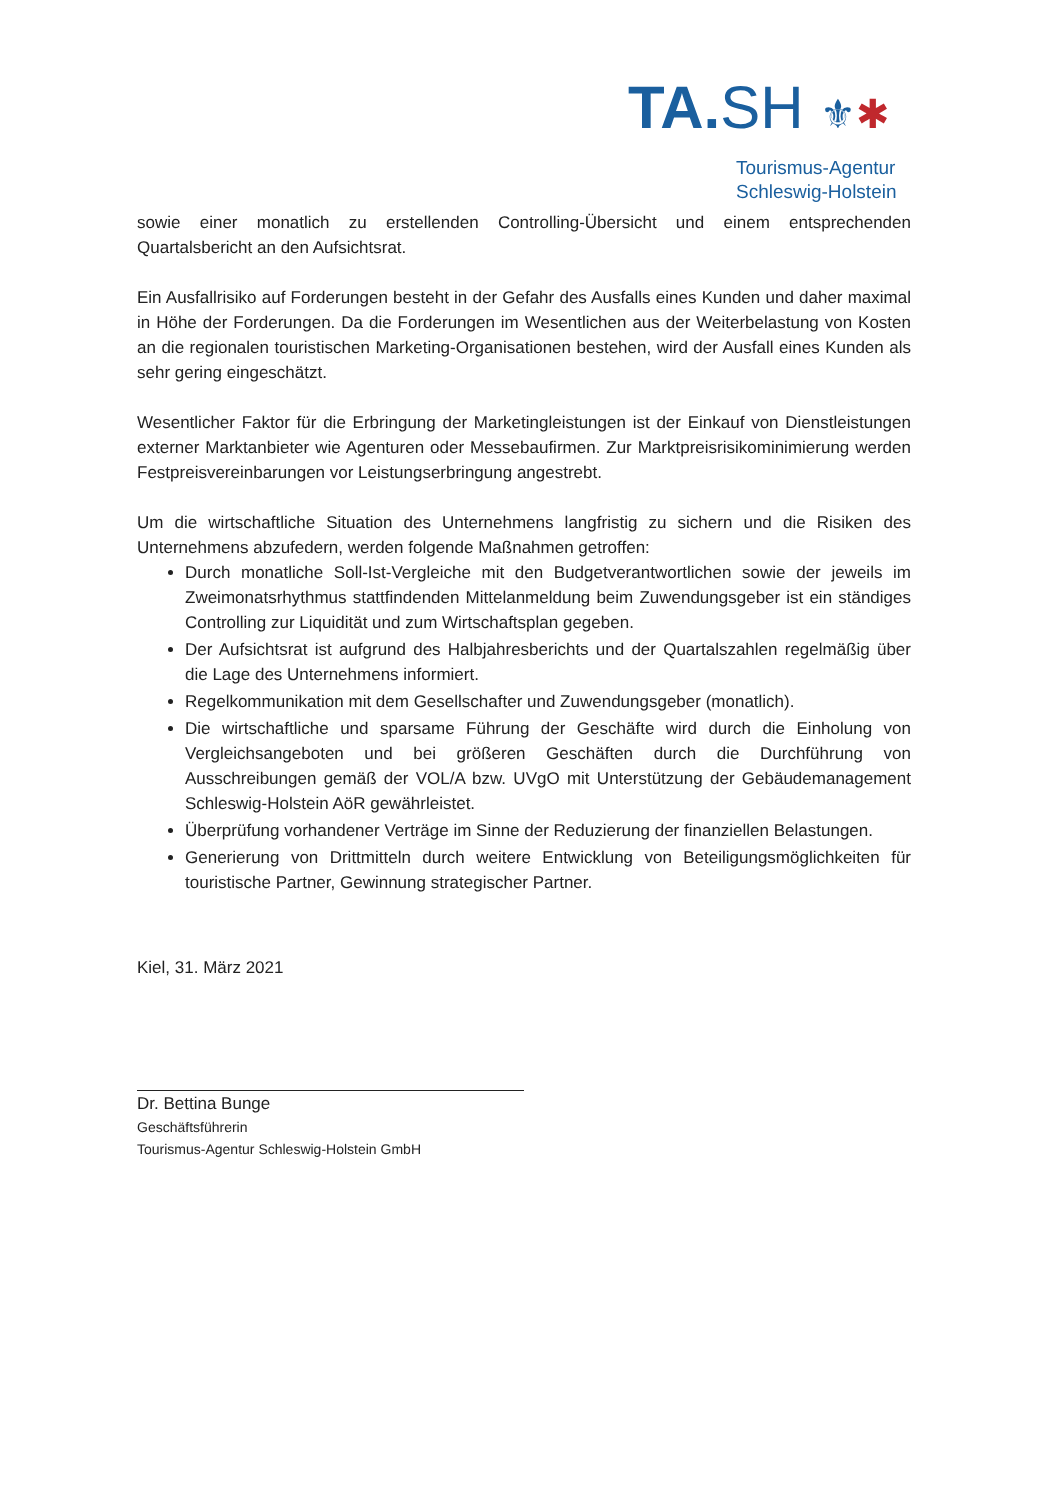TA. SH ⚜✱
Tourismus-Agentur
Schleswig-Holstein
sowie einer monatlich zu erstellenden Controlling-Übersicht und einem entsprechenden Quartalsbericht an den Aufsichtsrat.
Ein Ausfallrisiko auf Forderungen besteht in der Gefahr des Ausfalls eines Kunden und daher maximal in Höhe der Forderungen. Da die Forderungen im Wesentlichen aus der Weiterbelastung von Kosten an die regionalen touristischen Marketing-Organisationen bestehen, wird der Ausfall eines Kunden als sehr gering eingeschätzt.
Wesentlicher Faktor für die Erbringung der Marketingleistungen ist der Einkauf von Dienstleistungen externer Marktanbieter wie Agenturen oder Messebaufirmen. Zur Marktpreisrisikominimierung werden Festpreisvereinbarungen vor Leistungserbringung angestrebt.
Um die wirtschaftliche Situation des Unternehmens langfristig zu sichern und die Risiken des Unternehmens abzufedern, werden folgende Maßnahmen getroffen:
Durch monatliche Soll-Ist-Vergleiche mit den Budgetverantwortlichen sowie der jeweils im Zweimonatsrhythmus stattfindenden Mittelanmeldung beim Zuwendungsgeber ist ein ständiges Controlling zur Liquidität und zum Wirtschaftsplan gegeben.
Der Aufsichtsrat ist aufgrund des Halbjahresberichts und der Quartalszahlen regelmäßig über die Lage des Unternehmens informiert.
Regelkommunikation mit dem Gesellschafter und Zuwendungsgeber (monatlich).
Die wirtschaftliche und sparsame Führung der Geschäfte wird durch die Einholung von Vergleichsangeboten und bei größeren Geschäften durch die Durchführung von Ausschreibungen gemäß der VOL/A bzw. UVgO mit Unterstützung der Gebäudemanagement Schleswig-Holstein AöR gewährleistet.
Überprüfung vorhandener Verträge im Sinne der Reduzierung der finanziellen Belastungen.
Generierung von Drittmitteln durch weitere Entwicklung von Beteiligungsmöglichkeiten für touristische Partner, Gewinnung strategischer Partner.
Kiel, 31. März 2021
Dr. Bettina Bunge
Geschäftsführerin
Tourismus-Agentur Schleswig-Holstein GmbH